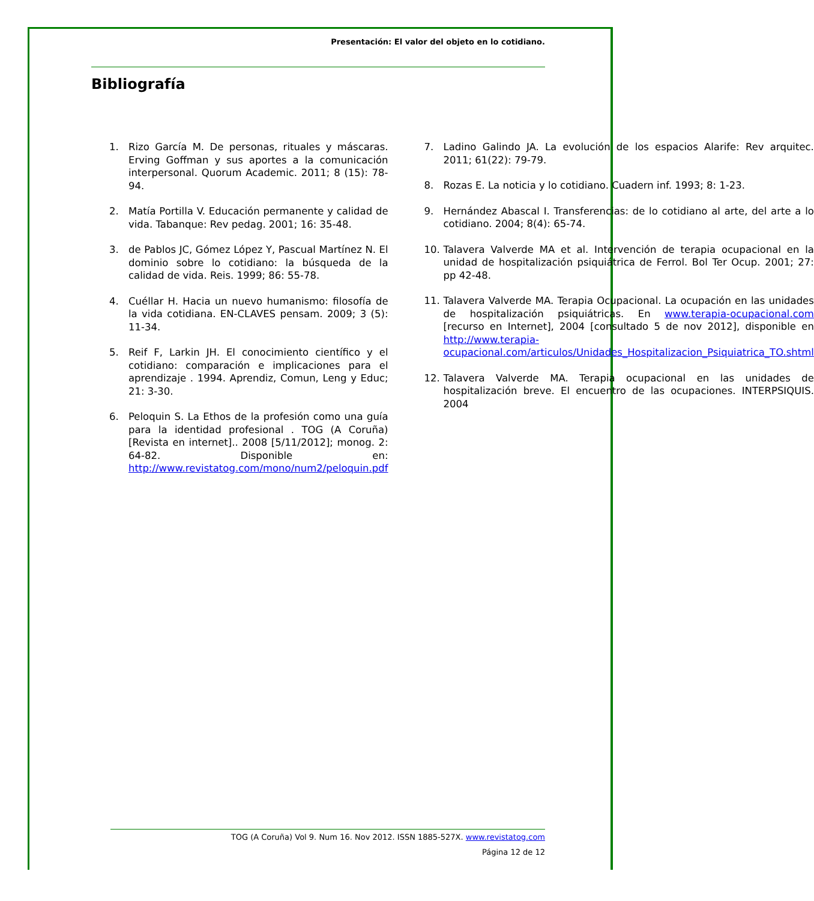Presentación: El valor del objeto en lo cotidiano.
Bibliografía
1. Rizo García M. De personas, rituales y máscaras. Erving Goffman y sus aportes a la comunicación interpersonal. Quorum Academic. 2011; 8 (15): 78-94.
2. Matía Portilla V. Educación permanente y calidad de vida. Tabanque: Rev pedag. 2001; 16: 35-48.
3. de Pablos JC, Gómez López Y, Pascual Martínez N. El dominio sobre lo cotidiano: la búsqueda de la calidad de vida. Reis. 1999; 86: 55-78.
4. Cuéllar H. Hacia un nuevo humanismo: filosofía de la vida cotidiana. EN-CLAVES pensam. 2009; 3 (5): 11-34.
5. Reif F, Larkin JH. El conocimiento científico y el cotidiano: comparación e implicaciones para el aprendizaje . 1994. Aprendiz, Comun, Leng y Educ; 21: 3-30.
6. Peloquin S. La Ethos de la profesión como una guía para la identidad profesional . TOG (A Coruña) [Revista en internet].. 2008 [5/11/2012]; monog. 2: 64-82. Disponible en: http://www.revistatog.com/mono/num2/peloquin.pdf
7. Ladino Galindo JA. La evolución de los espacios Alarife: Rev arquitec. 2011; 61(22): 79-79.
8. Rozas E. La noticia y lo cotidiano. Cuadern inf. 1993; 8: 1-23.
9. Hernández Abascal I. Transferencias: de lo cotidiano al arte, del arte a lo cotidiano. 2004; 8(4): 65-74.
10. Talavera Valverde MA et al. Intervención de terapia ocupacional en la unidad de hospitalización psiquiátrica de Ferrol. Bol Ter Ocup. 2001; 27: pp 42-48.
11. Talavera Valverde MA. Terapia Ocupacional. La ocupación en las unidades de hospitalización psiquiátricas. En www.terapia-ocupacional.com [recurso en Internet], 2004 [consultado 5 de nov 2012], disponible en http://www.terapia-ocupacional.com/articulos/Unidades_Hospitalizacion_Psiquiatrica_TO.shtml
12. Talavera Valverde MA. Terapia ocupacional en las unidades de hospitalización breve. El encuentro de las ocupaciones. INTERPSIQUIS. 2004
TOG (A Coruña) Vol 9. Num 16. Nov 2012. ISSN 1885-527X. www.revistatog.com
Página 12 de 12